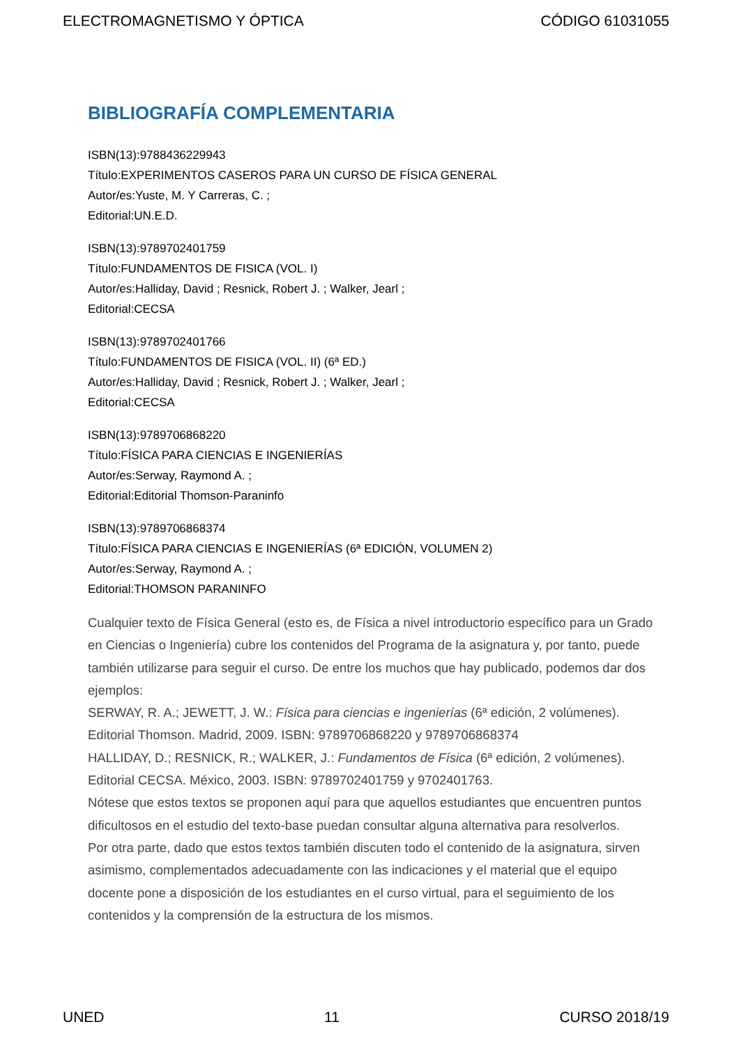ELECTROMAGNETISMO Y ÓPTICA CÓDIGO 61031055
BIBLIOGRAFÍA COMPLEMENTARIA
ISBN(13):9788436229943
Título:EXPERIMENTOS CASEROS PARA UN CURSO DE FÍSICA GENERAL
Autor/es:Yuste, M. Y Carreras, C. ;
Editorial:UN.E.D.
ISBN(13):9789702401759
Título:FUNDAMENTOS DE FISICA (VOL. I)
Autor/es:Halliday, David ; Resnick, Robert J. ; Walker, Jearl ;
Editorial:CECSA
ISBN(13):9789702401766
Título:FUNDAMENTOS DE FISICA (VOL. II) (6ª ED.)
Autor/es:Halliday, David ; Resnick, Robert J. ; Walker, Jearl ;
Editorial:CECSA
ISBN(13):9789706868220
Título:FÍSICA PARA CIENCIAS E INGENIERÍAS
Autor/es:Serway, Raymond A. ;
Editorial:Editorial Thomson-Paraninfo
ISBN(13):9789706868374
Título:FÍSICA PARA CIENCIAS E INGENIERÍAS (6ª EDICIÓN, VOLUMEN 2)
Autor/es:Serway, Raymond A. ;
Editorial:THOMSON PARANINFO
Cualquier texto de Física General (esto es, de Física a nivel introductorio específico para un Grado en Ciencias o Ingeniería) cubre los contenidos del Programa de la asignatura y, por tanto, puede también utilizarse para seguir el curso. De entre los muchos que hay publicado, podemos dar dos ejemplos:
SERWAY, R. A.; JEWETT, J. W.: Física para ciencias e ingenierías (6ª edición, 2 volúmenes). Editorial Thomson. Madrid, 2009. ISBN: 9789706868220 y 9789706868374
HALLIDAY, D.; RESNICK, R.; WALKER, J.: Fundamentos de Física (6ª edición, 2 volúmenes). Editorial CECSA. México, 2003. ISBN: 9789702401759 y 9702401763.
Nótese que estos textos se proponen aquí para que aquellos estudiantes que encuentren puntos dificultosos en el estudio del texto-base puedan consultar alguna alternativa para resolverlos.
Por otra parte, dado que estos textos también discuten todo el contenido de la asignatura, sirven asimismo, complementados adecuadamente con las indicaciones y el material que el equipo docente pone a disposición de los estudiantes en el curso virtual, para el seguimiento de los contenidos y la comprensión de la estructura de los mismos.
UNED 11 CURSO 2018/19